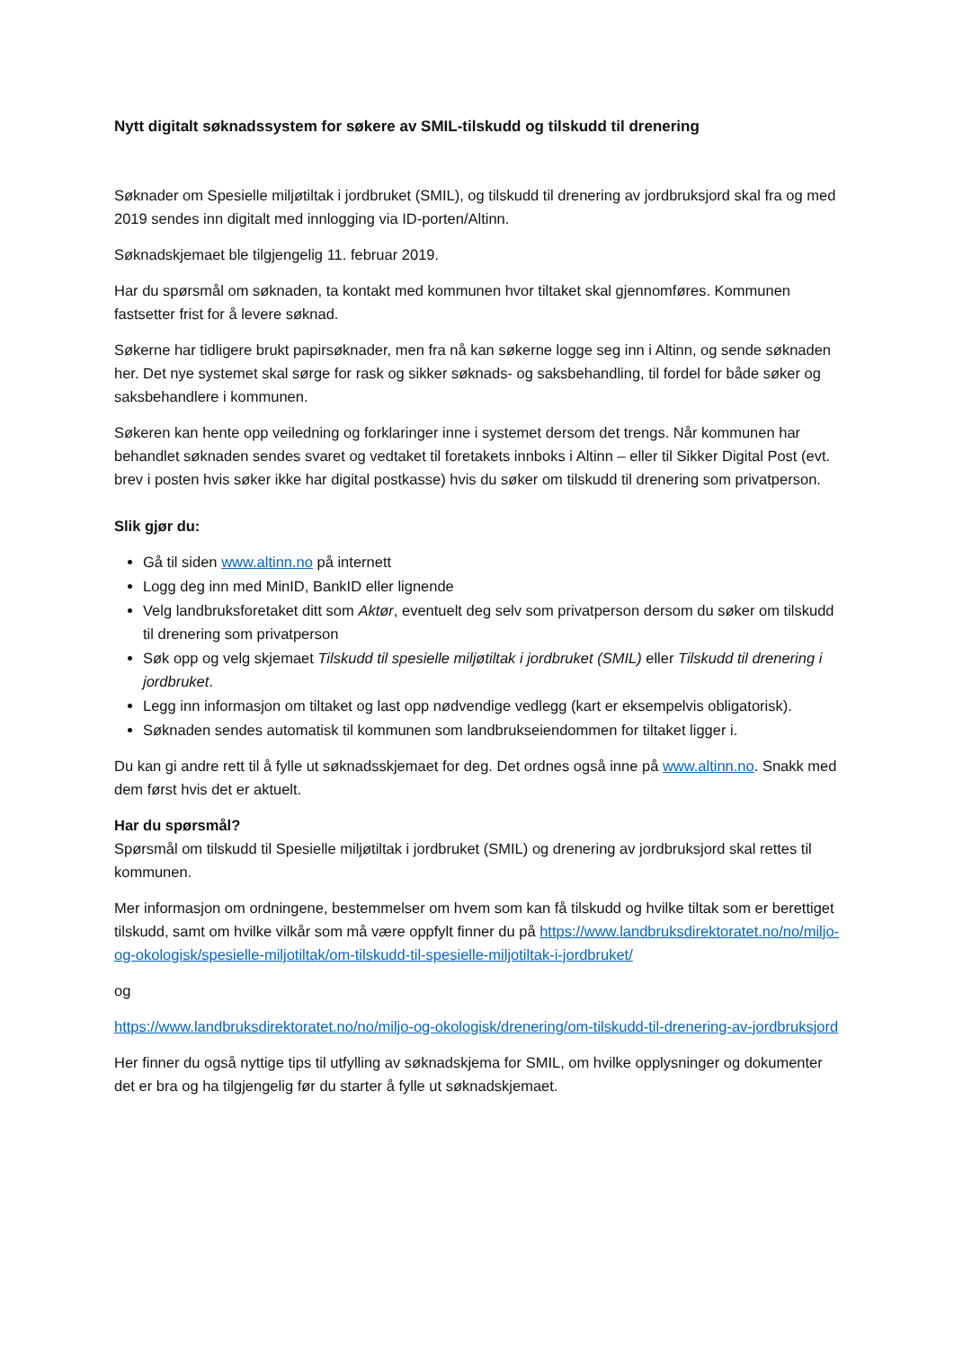Nytt digitalt søknadssystem for søkere av SMIL-tilskudd og tilskudd til drenering
Søknader om Spesielle miljøtiltak i jordbruket (SMIL), og tilskudd til drenering av jordbruksjord skal fra og med 2019 sendes inn digitalt med innlogging via ID-porten/Altinn.
Søknadskjemaet ble tilgjengelig 11. februar 2019.
Har du spørsmål om søknaden, ta kontakt med kommunen hvor tiltaket skal gjennomføres. Kommunen fastsetter frist for å levere søknad.
Søkerne har tidligere brukt papirsøknader, men fra nå kan søkerne logge seg inn i Altinn, og sende søknaden her. Det nye systemet skal sørge for rask og sikker søknads- og saksbehandling, til fordel for både søker og saksbehandlere i kommunen.
Søkeren kan hente opp veiledning og forklaringer inne i systemet dersom det trengs. Når kommunen har behandlet søknaden sendes svaret og vedtaket til foretakets innboks i Altinn – eller til Sikker Digital Post (evt. brev i posten hvis søker ikke har digital postkasse) hvis du søker om tilskudd til drenering som privatperson.
Slik gjør du:
Gå til siden www.altinn.no på internett
Logg deg inn med MinID, BankID eller lignende
Velg landbruksforetaket ditt som Aktør, eventuelt deg selv som privatperson dersom du søker om tilskudd til drenering som privatperson
Søk opp og velg skjemaet Tilskudd til spesielle miljøtiltak i jordbruket (SMIL) eller Tilskudd til drenering i jordbruket.
Legg inn informasjon om tiltaket og last opp nødvendige vedlegg (kart er eksempelvis obligatorisk).
Søknaden sendes automatisk til kommunen som landbrukseiendommen for tiltaket ligger i.
Du kan gi andre rett til å fylle ut søknadsskjemaet for deg. Det ordnes også inne på www.altinn.no. Snakk med dem først hvis det er aktuelt.
Har du spørsmål?
Spørsmål om tilskudd til Spesielle miljøtiltak i jordbruket (SMIL) og drenering av jordbruksjord skal rettes til kommunen.
Mer informasjon om ordningene, bestemmelser om hvem som kan få tilskudd og hvilke tiltak som er berettiget tilskudd, samt om hvilke vilkår som må være oppfylt finner du på https://www.landbruksdirektoratet.no/no/miljo-og-okologisk/spesielle-miljotiltak/om-tilskudd-til-spesielle-miljotiltak-i-jordbruket/
og
https://www.landbruksdirektoratet.no/no/miljo-og-okologisk/drenering/om-tilskudd-til-drenering-av-jordbruksjord
Her finner du også nyttige tips til utfylling av søknadskjema for SMIL, om hvilke opplysninger og dokumenter det er bra og ha tilgjengelig før du starter å fylle ut søknadskjemaet.